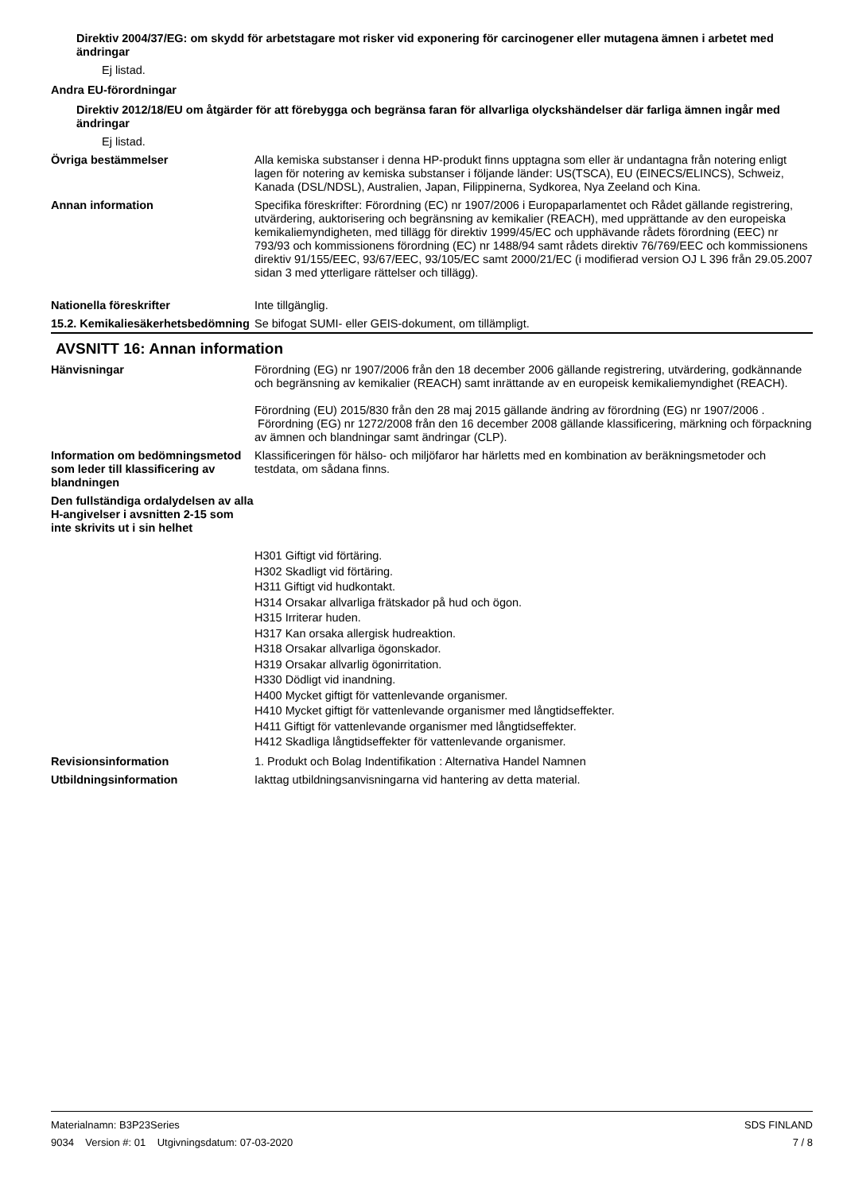Direktiv 2004/37/EG: om skydd för arbetstagare mot risker vid exponering för carcinogener eller mutagena ämnen i arbetet med ändringar
Ej listad.
Andra EU-förordningar
Direktiv 2012/18/EU om åtgärder för att förebygga och begränsa faran för allvarliga olyckshändelser där farliga ämnen ingår med ändringar
Ej listad.
Övriga bestämmelser Alla kemiska substanser i denna HP-produkt finns upptagna som eller är undantagna från notering enligt lagen för notering av kemiska substanser i följande länder: US(TSCA), EU (EINECS/ELINCS), Schweiz, Kanada (DSL/NDSL), Australien, Japan, Filippinerna, Sydkorea, Nya Zeeland och Kina.
Annan information Specifika föreskrifter: Förordning (EC) nr 1907/2006 i Europaparlamentet och Rådet gällande registrering, utvärdering, auktorisering och begränsning av kemikalier (REACH), med upprättande av den europeiska kemikaliemyndigheten, med tillägg för direktiv 1999/45/EC och upphävande rådets förordning (EEC) nr 793/93 och kommissionens förordning (EC) nr 1488/94 samt rådets direktiv 76/769/EEC och kommissionens direktiv 91/155/EEC, 93/67/EEC, 93/105/EC samt 2000/21/EC (i modifierad version OJ L 396 från 29.05.2007 sidan 3 med ytterligare rättelser och tillägg).
Nationella föreskrifter Inte tillgänglig.
15.2. Kemikaliesäkerhetsbedömning
Se bifogat SUMI- eller GEIS-dokument, om tillämpligt.
AVSNITT 16: Annan information
Hänvisningar Förordning (EG) nr 1907/2006 från den 18 december 2006 gällande registrering, utvärdering, godkännande och begränsning av kemikalier (REACH) samt inrättande av en europeisk kemikaliemyndighet (REACH).
Förordning (EU) 2015/830 från den 28 maj 2015 gällande ändring av förordning (EG) nr 1907/2006 .
Förordning (EG) nr 1272/2008 från den 16 december 2008 gällande klassificering, märkning och förpackning av ämnen och blandningar samt ändringar (CLP).
Information om bedömningsmetod som leder till klassificering av blandningen
Klassificeringen för hälso- och miljöfaror har härletts med en kombination av beräkningsmetoder och testdata, om sådana finns.
Den fullständiga ordalydelsen av alla H-angivelser i avsnitten 2-15 som inte skrivits ut i sin helhet
H301 Giftigt vid förtäring.
H302 Skadligt vid förtäring.
H311 Giftigt vid hudkontakt.
H314 Orsakar allvarliga frätskador på hud och ögon.
H315 Irriterar huden.
H317 Kan orsaka allergisk hudreaktion.
H318 Orsakar allvarliga ögonskador.
H319 Orsakar allvarlig ögonirritation.
H330 Dödligt vid inandning.
H400 Mycket giftigt för vattenlevande organismer.
H410 Mycket giftigt för vattenlevande organismer med långtidseffekter.
H411 Giftigt för vattenlevande organismer med långtidseffekter.
H412 Skadliga långtidseffekter för vattenlevande organismer.
Revisionsinformation 1. Produkt och Bolag Indentifikation : Alternativa Handel Namnen
Utbildningsinformation Iakttag utbildningsanvisningarna vid hantering av detta material.
Materialnamn: B3P23Series
9034 Version #: 01 Utgivningsdatum: 07-03-2020
SDS FINLAND
7 / 8